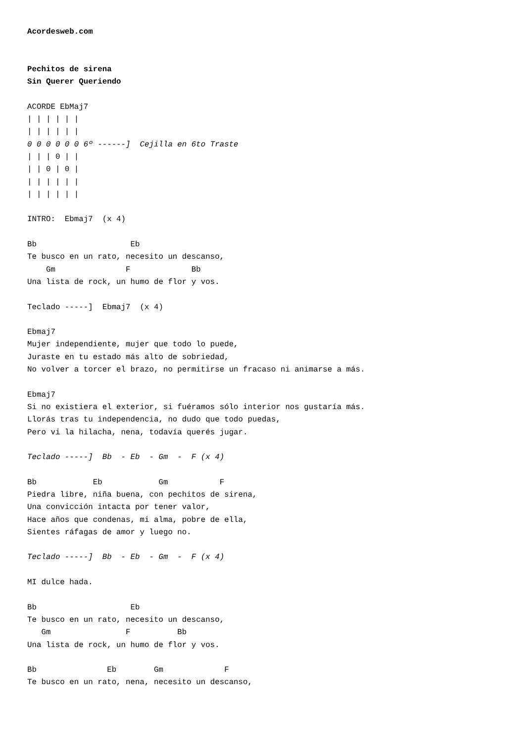Acordesweb.com


Pechitos de sirena
Sin Querer Queriendo

ACORDE EbMaj7
| | | | | |
| | | | | |
0 0 0 0 0 0 6º ------]  Cejilla en 6to Traste
| | | 0 | |
| | 0 | 0 |
| | | | | |
| | | | | |

INTRO:  Ebmaj7  (x 4)

Bb                    Eb
Te busco en un rato, necesito un descanso,
    Gm               F             Bb
Una lista de rock, un humo de flor y vos.

Teclado -----]  Ebmaj7  (x 4)

Ebmaj7
Mujer independiente, mujer que todo lo puede,
Juraste en tu estado más alto de sobriedad,
No volver a torcer el brazo, no permitirse un fracaso ni animarse a más.

Ebmaj7
Si no existiera el exterior, si fuéramos sólo interior nos gustaría más.
Llorás tras tu independencia, no dudo que todo puedas,
Pero vi la hilacha, nena, todavía querés jugar.

Teclado -----]  Bb  - Eb  - Gm  -  F (x 4)

Bb            Eb            Gm           F
Piedra libre, niña buena, con pechitos de sirena,
Una convicción intacta por tener valor,
Hace años que condenas, mi alma, pobre de ella,
Sientes ráfagas de amor y luego no.

Teclado -----]  Bb  - Eb  - Gm  -  F (x 4)

MI dulce hada.

Bb                    Eb
Te busco en un rato, necesito un descanso,
   Gm                F          Bb
Una lista de rock, un humo de flor y vos.

Bb               Eb        Gm             F
Te busco en un rato, nena, necesito un descanso,